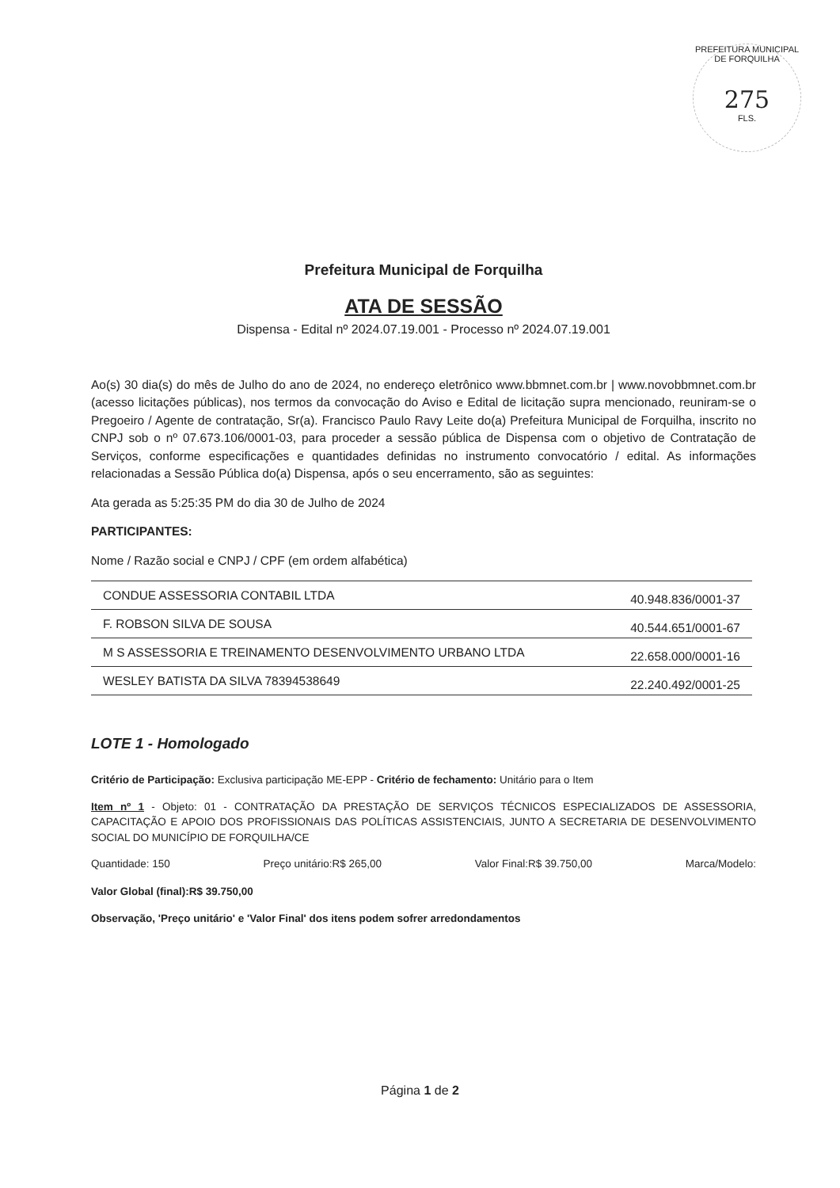PREFEITURA MUNICIPAL DE FORQUILHA
275
FLS.
Prefeitura Municipal de Forquilha
ATA DE SESSÃO
Dispensa - Edital nº 2024.07.19.001 - Processo nº 2024.07.19.001
Ao(s) 30 dia(s) do mês de Julho do ano de 2024, no endereço eletrônico www.bbmnet.com.br | www.novobbmnet.com.br (acesso licitações públicas), nos termos da convocação do Aviso e Edital de licitação supra mencionado, reuniram-se o Pregoeiro / Agente de contratação, Sr(a). Francisco Paulo Ravy Leite do(a) Prefeitura Municipal de Forquilha, inscrito no CNPJ sob o nº 07.673.106/0001-03, para proceder a sessão pública de Dispensa com o objetivo de Contratação de Serviços, conforme especificações e quantidades definidas no instrumento convocatório / edital. As informações relacionadas a Sessão Pública do(a) Dispensa, após o seu encerramento, são as seguintes:
Ata gerada as 5:25:35 PM do dia 30 de Julho de 2024
PARTICIPANTES:
Nome / Razão social e CNPJ / CPF (em ordem alfabética)
| CONDUE ASSESSORIA CONTABIL LTDA | 40.948.836/0001-37 |
| F. ROBSON SILVA DE SOUSA | 40.544.651/0001-67 |
| M S ASSESSORIA E TREINAMENTO DESENVOLVIMENTO URBANO LTDA | 22.658.000/0001-16 |
| WESLEY BATISTA DA SILVA 78394538649 | 22.240.492/0001-25 |
LOTE 1 - Homologado
Critério de Participação: Exclusiva participação ME-EPP - Critério de fechamento: Unitário para o Item
Item nº 1 - Objeto: 01 - CONTRATAÇÃO DA PRESTAÇÃO DE SERVIÇOS TÉCNICOS ESPECIALIZADOS DE ASSESSORIA, CAPACITAÇÃO E APOIO DOS PROFISSIONAIS DAS POLÍTICAS ASSISTENCIAIS, JUNTO A SECRETARIA DE DESENVOLVIMENTO SOCIAL DO MUNICÍPIO DE FORQUILHA/CE
Quantidade: 150 Preço unitário:R$ 265,00 Valor Final:R$ 39.750,00 Marca/Modelo:
Valor Global (final):R$ 39.750,00
Observação, 'Preço unitário' e 'Valor Final' dos itens podem sofrer arredondamentos
Página 1 de 2